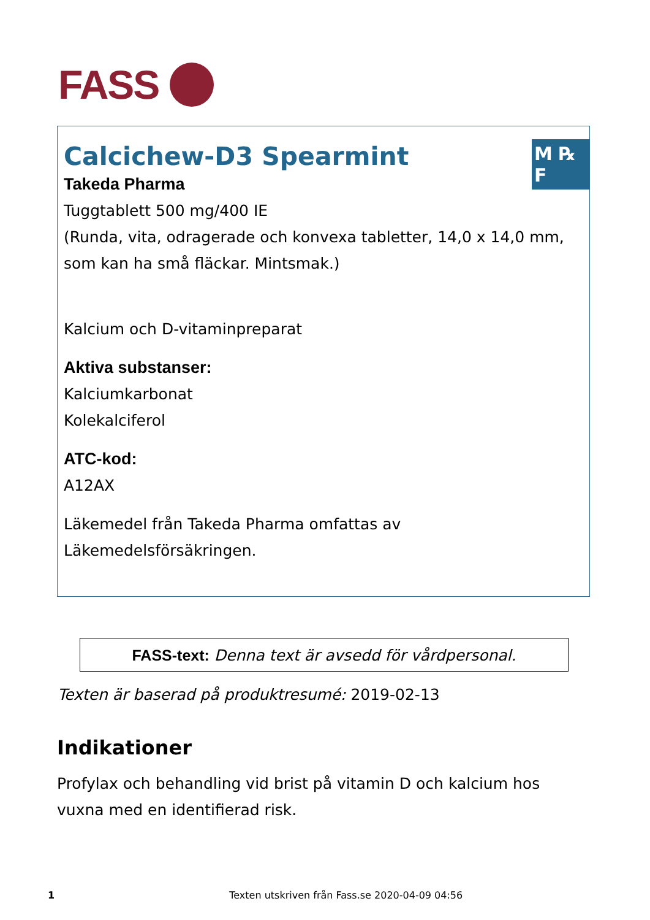FASS
M ℞ F
Calcichew-D3 Spearmint
Takeda Pharma
Tuggtablett 500 mg/400 IE
(Runda, vita, odragerade och konvexa tabletter, 14,0 x 14,0 mm, som kan ha små fläckar. Mintsmak.)
Kalcium och D-vitaminpreparat
Aktiva substanser:
Kalciumkarbonat
Kolekalciferol
ATC-kod:
A12AX
Läkemedel från Takeda Pharma omfattas av Läkemedelsförsäkringen.
FASS-text: Denna text är avsedd för vårdpersonal.
Texten är baserad på produktresumé: 2019-02-13
Indikationer
Profylax och behandling vid brist på vitamin D och kalcium hos vuxna med en identifierad risk.
1 Texten utskriven från Fass.se 2020-04-09 04:56